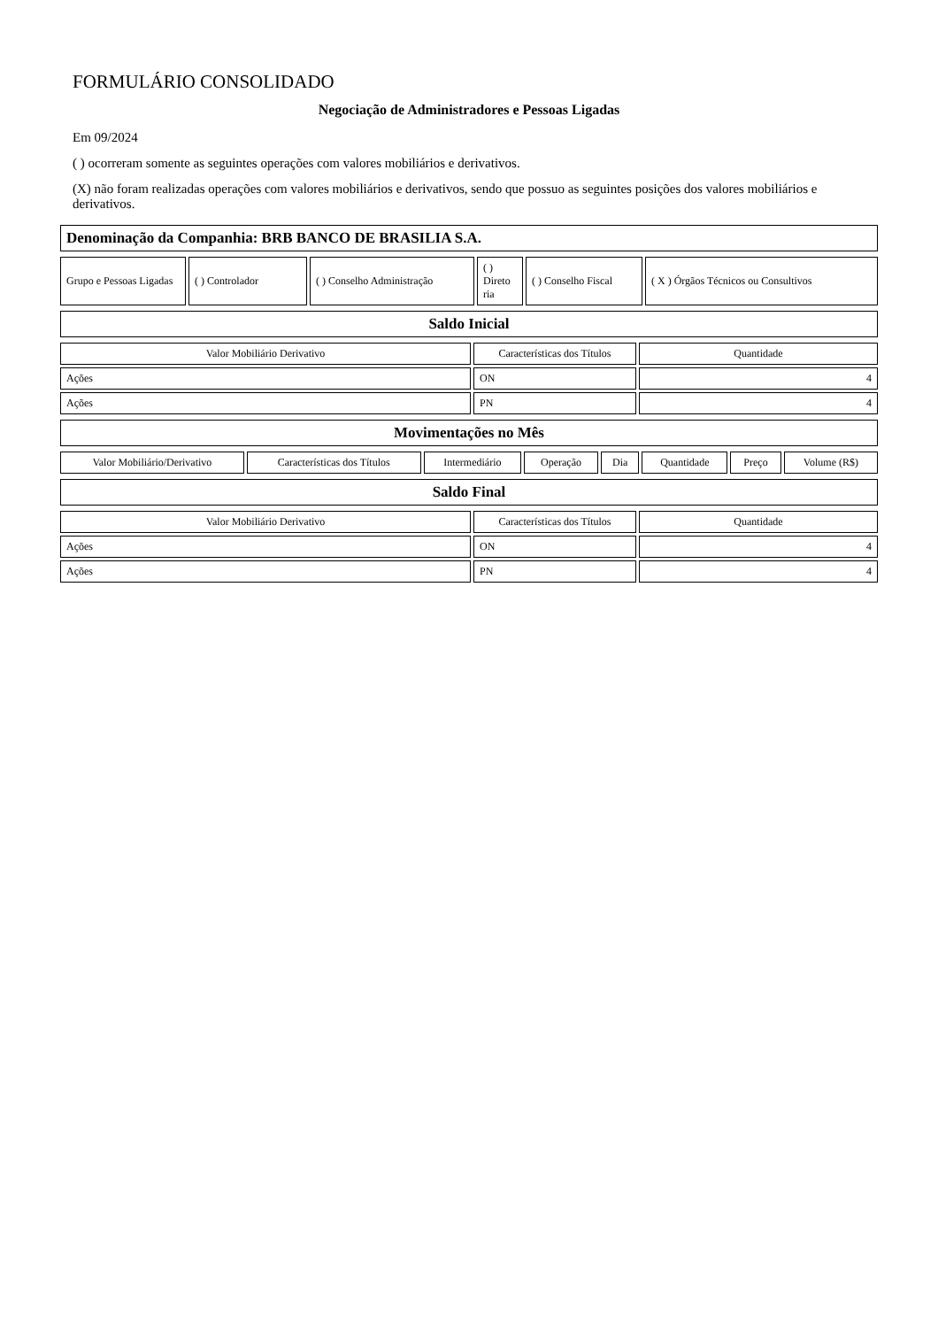FORMULÁRIO CONSOLIDADO
Negociação de Administradores e Pessoas Ligadas
Em 09/2024
( ) ocorreram somente as seguintes operações com valores mobiliários e derivativos.
(X) não foram realizadas operações com valores mobiliários e derivativos, sendo que possuo as seguintes posições dos valores mobiliários e derivativos.
| Denominação da Companhia: BRB BANCO DE BRASILIA S.A. |
| Grupo e Pessoas Ligadas | ( ) Controlador | ( ) Conselho Administração | ( ) Direto ria | ( ) Conselho Fiscal | ( X ) Órgãos Técnicos ou Consultivos |
| Saldo Inicial |
| Valor Mobiliário Derivativo | Características dos Títulos | Quantidade |
| --- | --- | --- |
| Ações | ON | 4 |
| Ações | PN | 4 |
| Movimentações no Mês |
| Valor Mobiliário/Derivativo | Características dos Títulos | Intermediário | Operação | Dia | Quantidade | Preço | Volume (R$) |
| Saldo Final |
| Valor Mobiliário Derivativo | Características dos Títulos | Quantidade |
| --- | --- | --- |
| Ações | ON | 4 |
| Ações | PN | 4 |